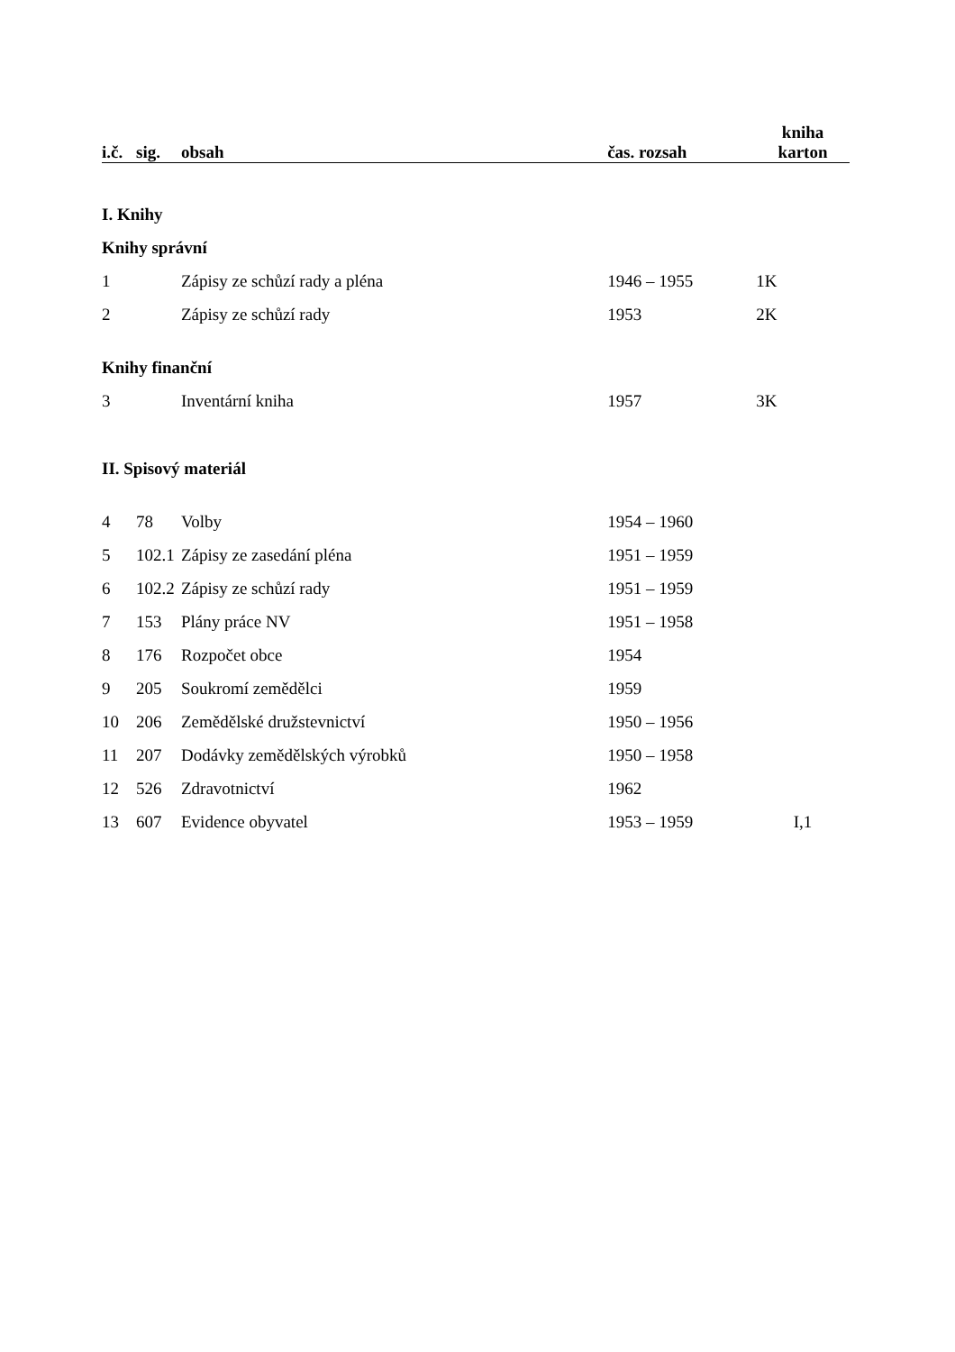| i.č. | sig. | obsah | čas. rozsah | kniha karton |
| --- | --- | --- | --- | --- |
| I. Knihy | | | | |
| Knihy správní | | | | |
| 1 | | Zápisy ze schůzí rady a pléna | 1946 – 1955 | 1K |
| 2 | | Zápisy ze schůzí rady | 1953 | 2K |
| Knihy finanční | | | | |
| 3 | | Inventární kniha | 1957 | 3K |
| II. Spisový materiál | | | | |
| 4 | 78 | Volby | 1954 – 1960 | |
| 5 | 102.1 | Zápisy ze zasedání pléna | 1951 – 1959 | |
| 6 | 102.2 | Zápisy ze schůzí rady | 1951 – 1959 | |
| 7 | 153 | Plány práce NV | 1951 – 1958 | |
| 8 | 176 | Rozpočet obce | 1954 | |
| 9 | 205 | Soukromí zemědělci | 1959 | |
| 10 | 206 | Zemědělské družstevnictví | 1950 – 1956 | |
| 11 | 207 | Dodávky zemědělských výrobků | 1950 – 1958 | |
| 12 | 526 | Zdravotnictví | 1962 | |
| 13 | 607 | Evidence obyvatel | 1953 – 1959 | I,1 |